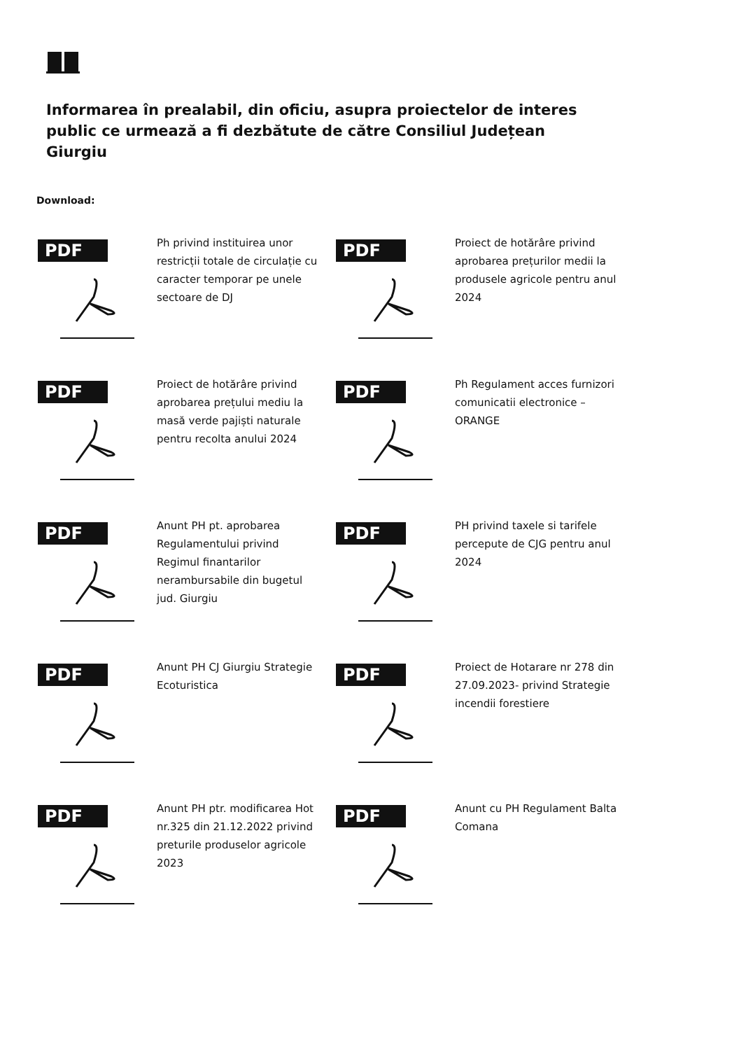Informarea în prealabil, din oficiu, asupra proiectelor de interes public ce urmează a fi dezbătute de către Consiliul Județean Giurgiu
Download:
PDF
Ph privind instituirea unor restricții totale de circulație cu caracter temporar pe unele sectoare de DJ
PDF
Proiect de hotărâre privind aprobarea prețurilor medii la produsele agricole pentru anul 2024
PDF
Proiect de hotărâre privind aprobarea prețului mediu la masă verde pajiști naturale pentru recolta anului 2024
PDF
Ph Regulament acces furnizori comunicatii electronice – ORANGE
PDF
Anunt PH pt. aprobarea Regulamentului privind Regimul finantarilor nerambursabile din bugetul jud. Giurgiu
PDF
PH privind taxele si tarifele percepute de CJG pentru anul 2024
PDF
Anunt PH CJ Giurgiu Strategie Ecoturistica
PDF
Proiect de Hotarare nr 278 din 27.09.2023- privind Strategie incendii forestiere
PDF
Anunt PH ptr. modificarea Hot nr.325 din 21.12.2022 privind preturile produselor agricole 2023
PDF
Anunt cu PH Regulament Balta Comana